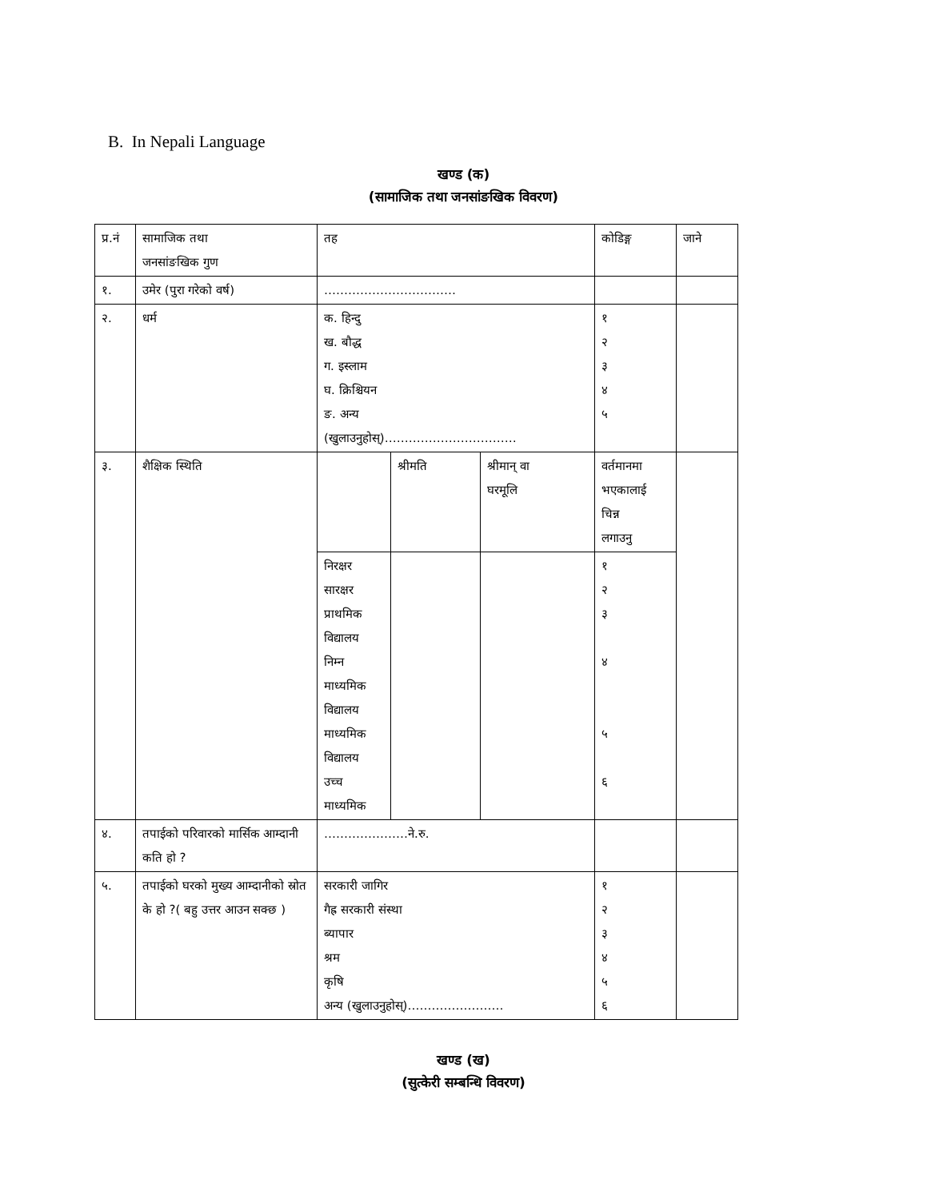B. In Nepali Language
खण्ड (क)
(सामाजिक तथा जनसांङखिक विवरण)
| प्र.नं | सामाजिक तथा जनसांङखिक गुण | तह | | | कोडिङ्ग | जाने |
| १. | उमेर (पुरा गरेको वर्ष) | …………………………… | | | | |
| २. | धर्म | क. हिन्दु ख. बौद्ध ग. इस्लाम घ. क्रिश्चियन ङ. अन्य (खुलाउनुहोस्)…………………………… | | | १ २ ३ ४ ५ | |
| ३. | शैक्षिक स्थिति | | श्रीमति | श्रीमान् वा घरमूलि | वर्तमानमा भएकालाई चिन्न लगाउनु | |
| | | निरक्षर सारक्षर प्राथमिक विद्यालय निम्न माध्यमिक विद्यालय माध्यमिक विद्यालय उच्च माध्यमिक | | | १ २ ३ ४ ५ ६ | |
| ४. | तपाईको परिवारको मार्सिक आम्दानी कति हो ? | …………………ने.रु. | | | | |
| ५. | तपाईको घरको मुख्य आम्दानीको स्रोत के हो ?( बहु उत्तर आउन सक्छ ) | सरकारी जागिर गैह्र सरकारी संस्था ब्यापार श्रम कृषि अन्य (खुलाउनुहोस्)…………………… | | | १ २ ३ ४ ५ ६ | |
खण्ड (ख)
(सुत्केरी सम्बन्धि विवरण)